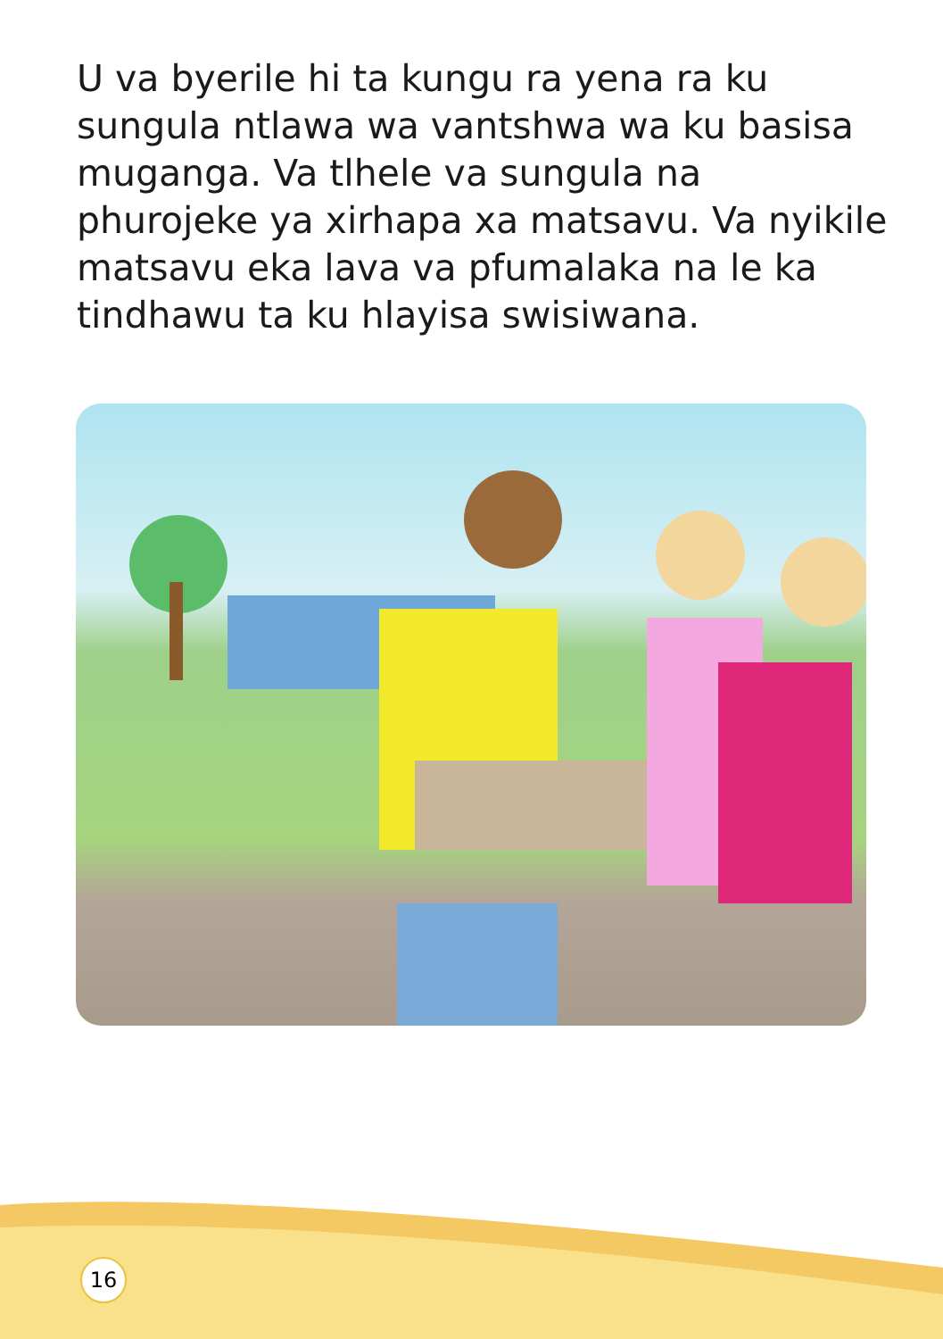U va byerile hi ta kungu ra yena ra ku sungula ntlawa wa vantshwa wa ku basisa muganga. Va tlhele va sungula na phurojeke ya xirhapa xa matsavu. Va nyikile matsavu eka lava va pfumalaka na le ka tindhawu ta ku hlayisa swisiwana.
16